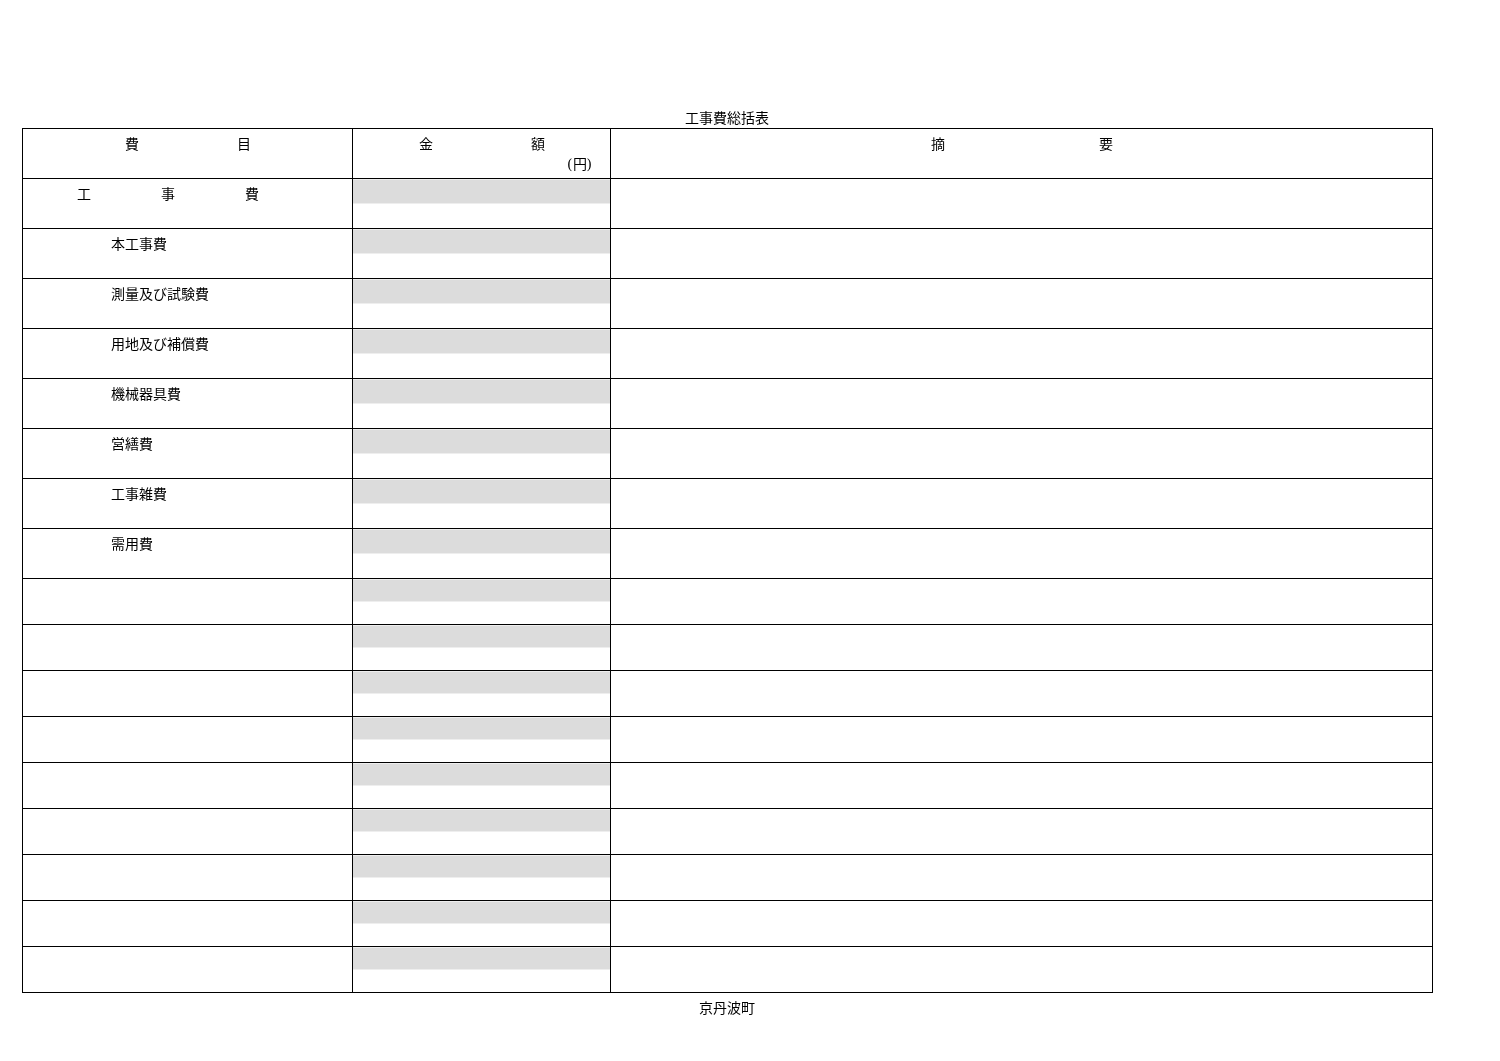工事費総括表
| 費 目 | 金 額 (円) | 摘 要 |
| --- | --- | --- |
| 工 事 費 | | |
| 本工事費 | | |
| 測量及び試験費 | | |
| 用地及び補償費 | | |
| 機械器具費 | | |
| 営繕費 | | |
| 工事雑費 | | |
| 需用費 | | |
京丹波町